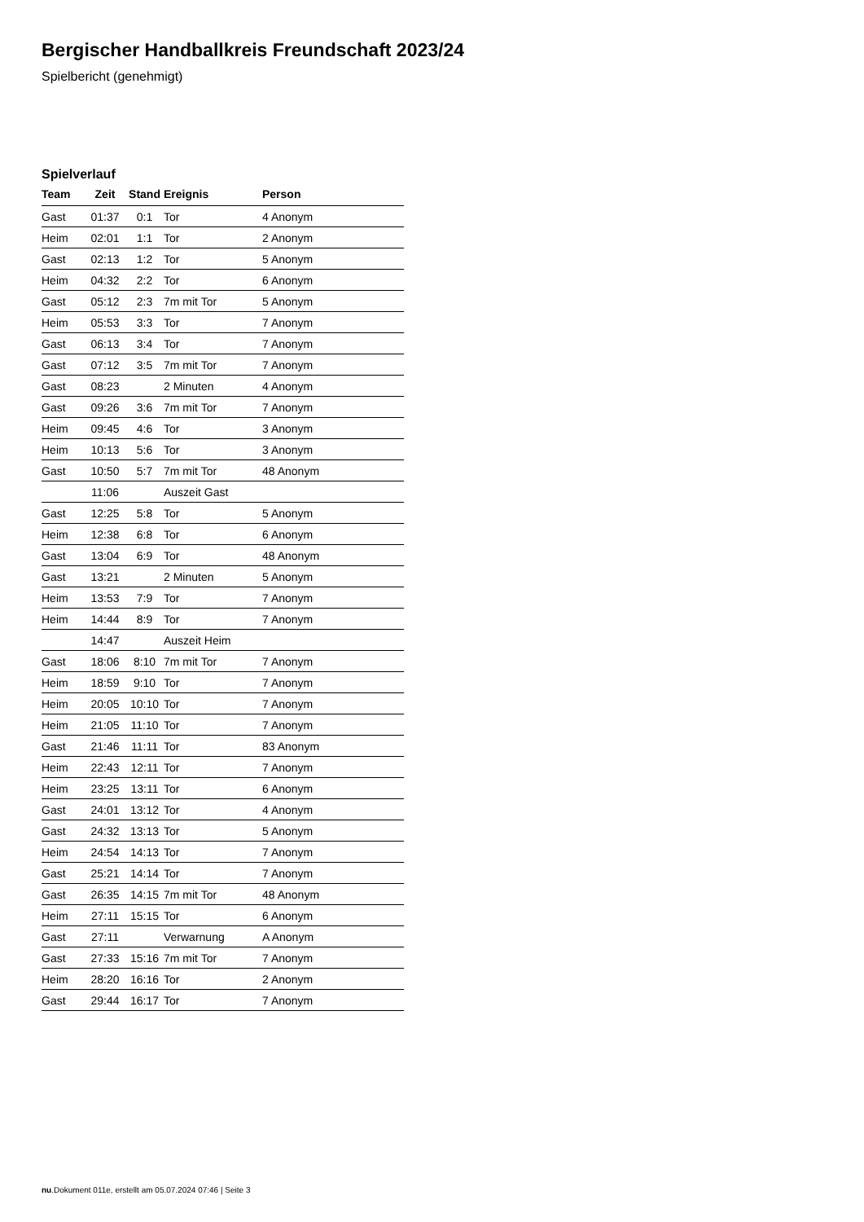Bergischer Handballkreis Freundschaft 2023/24
Spielbericht (genehmigt)
Spielverlauf
| Team | Zeit | Stand | Ereignis | Person |
| --- | --- | --- | --- | --- |
| Gast | 01:37 | 0:1 | Tor | 4 Anonym |
| Heim | 02:01 | 1:1 | Tor | 2 Anonym |
| Gast | 02:13 | 1:2 | Tor | 5 Anonym |
| Heim | 04:32 | 2:2 | Tor | 6 Anonym |
| Gast | 05:12 | 2:3 | 7m mit Tor | 5 Anonym |
| Heim | 05:53 | 3:3 | Tor | 7 Anonym |
| Gast | 06:13 | 3:4 | Tor | 7 Anonym |
| Gast | 07:12 | 3:5 | 7m mit Tor | 7 Anonym |
| Gast | 08:23 | | 2 Minuten | 4 Anonym |
| Gast | 09:26 | 3:6 | 7m mit Tor | 7 Anonym |
| Heim | 09:45 | 4:6 | Tor | 3 Anonym |
| Heim | 10:13 | 5:6 | Tor | 3 Anonym |
| Gast | 10:50 | 5:7 | 7m mit Tor | 48 Anonym |
| | 11:06 | | Auszeit Gast | |
| Gast | 12:25 | 5:8 | Tor | 5 Anonym |
| Heim | 12:38 | 6:8 | Tor | 6 Anonym |
| Gast | 13:04 | 6:9 | Tor | 48 Anonym |
| Gast | 13:21 | | 2 Minuten | 5 Anonym |
| Heim | 13:53 | 7:9 | Tor | 7 Anonym |
| Heim | 14:44 | 8:9 | Tor | 7 Anonym |
| | 14:47 | | Auszeit Heim | |
| Gast | 18:06 | 8:10 | 7m mit Tor | 7 Anonym |
| Heim | 18:59 | 9:10 | Tor | 7 Anonym |
| Heim | 20:05 | 10:10 | Tor | 7 Anonym |
| Heim | 21:05 | 11:10 | Tor | 7 Anonym |
| Gast | 21:46 | 11:11 | Tor | 83 Anonym |
| Heim | 22:43 | 12:11 | Tor | 7 Anonym |
| Heim | 23:25 | 13:11 | Tor | 6 Anonym |
| Gast | 24:01 | 13:12 | Tor | 4 Anonym |
| Gast | 24:32 | 13:13 | Tor | 5 Anonym |
| Heim | 24:54 | 14:13 | Tor | 7 Anonym |
| Gast | 25:21 | 14:14 | Tor | 7 Anonym |
| Gast | 26:35 | 14:15 | 7m mit Tor | 48 Anonym |
| Heim | 27:11 | 15:15 | Tor | 6 Anonym |
| Gast | 27:11 | | Verwarnung | A Anonym |
| Gast | 27:33 | 15:16 | 7m mit Tor | 7 Anonym |
| Heim | 28:20 | 16:16 | Tor | 2 Anonym |
| Gast | 29:44 | 16:17 | Tor | 7 Anonym |
nu.Dokument 011e, erstellt am 05.07.2024 07:46 | Seite 3